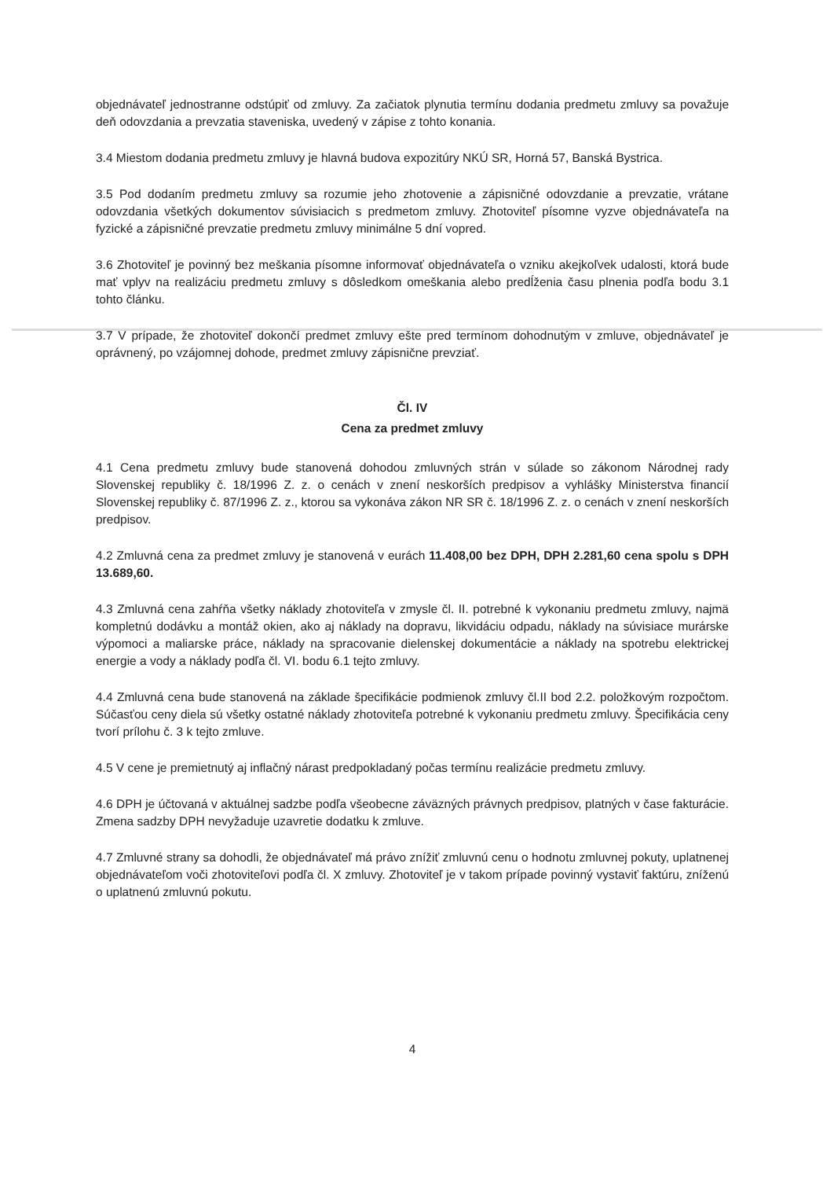objednávateľ jednostranne odstúpiť od zmluvy. Za začiatok plynutia termínu dodania predmetu zmluvy sa považuje deň odovzdania a prevzatia staveniska, uvedený v zápise z tohto konania.
3.4 Miestom dodania predmetu zmluvy je hlavná budova expozitúry NKÚ SR, Horná 57, Banská Bystrica.
3.5 Pod dodaním predmetu zmluvy sa rozumie jeho zhotovenie a zápisničné odovzdanie a prevzatie, vrátane odovzdania všetkých dokumentov súvisiacich s predmetom zmluvy. Zhotoviteľ písomne vyzve objednávateľa na fyzické a zápisničné prevzatie predmetu zmluvy minimálne 5 dní vopred.
3.6 Zhotoviteľ je povinný bez meškania písomne informovať objednávateľa o vzniku akejkoľvek udalosti, ktorá bude mať vplyv na realizáciu predmetu zmluvy s dôsledkom omeškania alebo predĺženia času plnenia podľa bodu 3.1 tohto článku.
3.7 V prípade, že zhotoviteľ dokončí predmet zmluvy ešte pred termínom dohodnutým v zmluve, objednávateľ je oprávnený, po vzájomnej dohode, predmet zmluvy zápisnične prevziať.
Čl. IV
Cena za predmet zmluvy
4.1 Cena predmetu zmluvy bude stanovená dohodou zmluvných strán v súlade so zákonom Národnej rady Slovenskej republiky č. 18/1996 Z. z. o cenách v znení neskorších predpisov a vyhlášky Ministerstva financií Slovenskej republiky č. 87/1996 Z. z., ktorou sa vykonáva zákon NR SR č. 18/1996 Z. z. o cenách v znení neskorších predpisov.
4.2 Zmluvná cena za predmet zmluvy je stanovená v eurách 11.408,00 bez DPH, DPH 2.281,60 cena spolu s DPH 13.689,60.
4.3 Zmluvná cena zahŕňa všetky náklady zhotoviteľa v zmysle čl. II. potrebné k vykonaniu predmetu zmluvy, najmä kompletnú dodávku a montáž okien, ako aj náklady na dopravu, likvidáciu odpadu, náklady na súvisiace murárske výpomoci a maliarske práce, náklady na spracovanie dielenskej dokumentácie a náklady na spotrebu elektrickej energie a vody a náklady podľa čl. VI. bodu 6.1 tejto zmluvy.
4.4 Zmluvná cena bude stanovená na základe špecifikácie podmienok zmluvy čl.II bod 2.2. položkovým rozpočtom. Súčasťou ceny diela sú všetky ostatné náklady zhotoviteľa potrebné k vykonaniu predmetu zmluvy. Špecifikácia ceny tvorí prílohu č. 3 k tejto zmluve.
4.5 V cene je premietnutý aj inflačný nárast predpokladaný počas termínu realizácie predmetu zmluvy.
4.6 DPH je účtovaná v aktuálnej sadzbe podľa všeobecne záväzných právnych predpisov, platných v čase fakturácie. Zmena sadzby DPH nevyžaduje uzavretie dodatku k zmluve.
4.7 Zmluvné strany sa dohodli, že objednávateľ má právo znížiť zmluvnú cenu o hodnotu zmluvnej pokuty, uplatnenej objednávateľom voči zhotoviteľovi podľa čl. X zmluvy. Zhotoviteľ je v takom prípade povinný vystaviť faktúru, zníženú o uplatnenú zmluvnú pokutu.
4